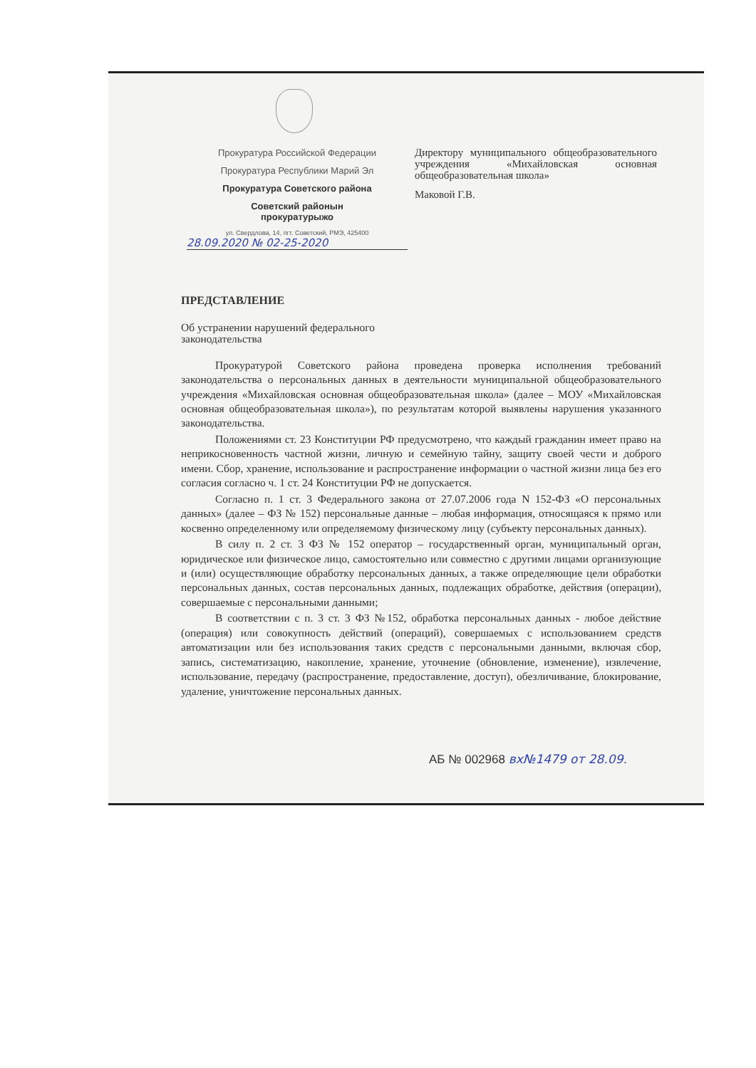Прокуратура Российской Федерации
Прокуратура Республики Марий Эл
Прокуратура Советского района
Советский районын
прокуратурыжо
ул. Свердлова, 14, пгт. Советский, РМЭ, 425400
28.09.2020 № 02-25-2020
Директору муниципального общеобразовательного учреждения «Михайловская основная общеобразовательная школа»
Маковой Г.В.
ПРЕДСТАВЛЕНИЕ
Об устранении нарушений федерального
законодательства
Прокуратурой Советского района проведена проверка исполнения требований законодательства о персональных данных в деятельности муниципальной общеобразовательного учреждения «Михайловская основная общеобразовательная школа» (далее – МОУ «Михайловская основная общеобразовательная школа»), по результатам которой выявлены нарушения указанного законодательства.
Положениями ст. 23 Конституции РФ предусмотрено, что каждый гражданин имеет право на неприкосновенность частной жизни, личную и семейную тайну, защиту своей чести и доброго имени. Сбор, хранение, использование и распространение информации о частной жизни лица без его согласия согласно ч. 1 ст. 24 Конституции РФ не допускается.
Согласно п. 1 ст. 3 Федерального закона от 27.07.2006 года N 152-ФЗ «О персональных данных» (далее – ФЗ № 152) персональные данные – любая информация, относящаяся к прямо или косвенно определенному или определяемому физическому лицу (субъекту персональных данных).
В силу п. 2 ст. 3 ФЗ № 152 оператор – государственный орган, муниципальный орган, юридическое или физическое лицо, самостоятельно или совместно с другими лицами организующие и (или) осуществляющие обработку персональных данных, а также определяющие цели обработки персональных данных, состав персональных данных, подлежащих обработке, действия (операции), совершаемые с персональными данными;
В соответствии с п. 3 ст. 3 ФЗ №152, обработка персональных данных - любое действие (операция) или совокупность действий (операций), совершаемых с использованием средств автоматизации или без использования таких средств с персональными данными, включая сбор, запись, систематизацию, накопление, хранение, уточнение (обновление, изменение), извлечение, использование, передачу (распространение, предоставление, доступ), обезличивание, блокирование, удаление, уничтожение персональных данных.
АБ № 002968 вх№1479 от 28.09.